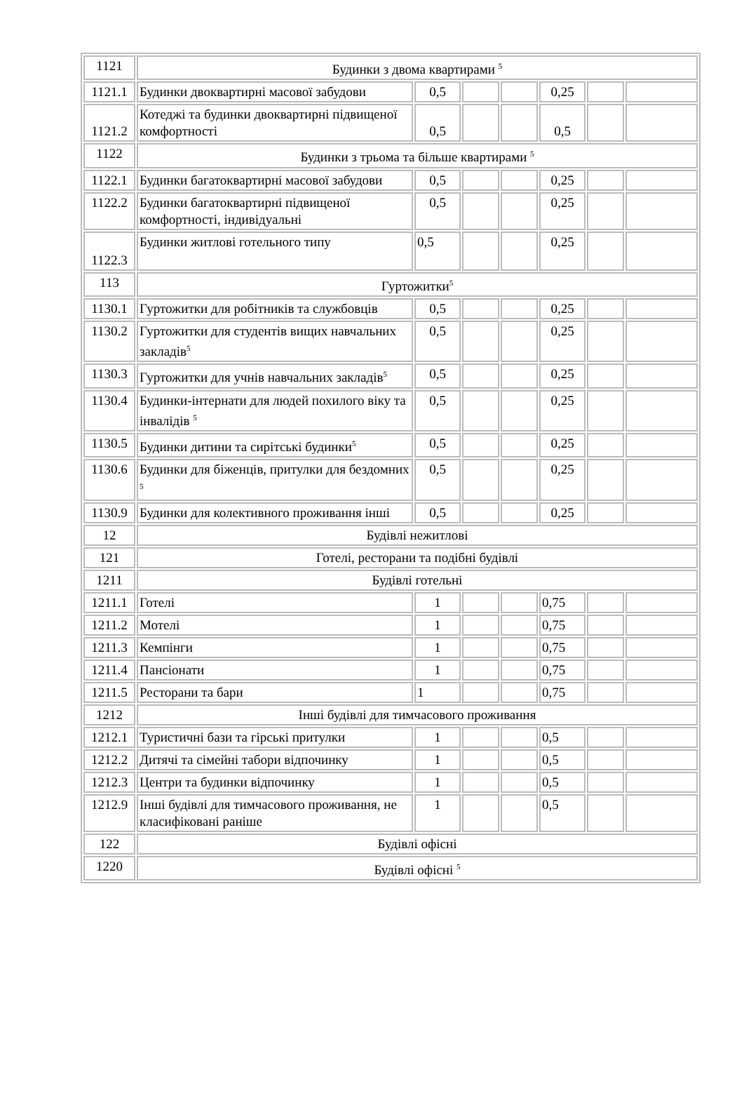| 1121 | Будинки з двома квартирами <sup>5</sup> | | | | | | |
| 1121.1 | Будинки двоквартирні масової забудови | 0,5 | | | 0,25 | | |
| 1121.2 | Котеджі та будинки двоквартирні підвищеної комфортності | 0,5 | | | 0,5 | | |
| 1122 | Будинки з трьома та більше квартирами <sup>5</sup> | | | | | | |
| 1122.1 | Будинки багатоквартирні масової забудови | 0,5 | | | 0,25 | | |
| 1122.2 | Будинки багатоквартирні підвищеної комфортності, індивідуальні | 0,5 | | | 0,25 | | |
| 1122.3 | Будинки житлові готельного типу | 0,5 | | | 0,25 | | |
| 113 | Гуртожитки<sup>5</sup> | | | | | | |
| 1130.1 | Гуртожитки для робітників та службовців | 0,5 | | | 0,25 | | |
| 1130.2 | Гуртожитки для студентів вищих навчальних закладів<sup>5</sup> | 0,5 | | | 0,25 | | |
| 1130.3 | Гуртожитки для учнів навчальних закладів<sup>5</sup> | 0,5 | | | 0,25 | | |
| 1130.4 | Будинки-інтернати для людей похилого віку та інвалідів <sup>5</sup> | 0,5 | | | 0,25 | | |
| 1130.5 | Будинки дитини та сирітські будинки<sup>5</sup> | 0,5 | | | 0,25 | | |
| 1130.6 | Будинки для біженців, притулки для бездомних <sup>5</sup> | 0,5 | | | 0,25 | | |
| 1130.9 | Будинки для колективного проживання інші | 0,5 | | | 0,25 | | |
| 12 | Будівлі нежитлові | | | | | | |
| 121 | Готелі, ресторани та подібні будівлі | | | | | | |
| 1211 | Будівлі готельні | | | | | | |
| 1211.1 | Готелі | 1 | | | 0,75 | | |
| 1211.2 | Мотелі | 1 | | | 0,75 | | |
| 1211.3 | Кемпінги | 1 | | | 0,75 | | |
| 1211.4 | Пансіонати | 1 | | | 0,75 | | |
| 1211.5 | Ресторани та бари | 1 | | | 0,75 | | |
| 1212 | Інші будівлі для тимчасового проживання | | | | | | |
| 1212.1 | Туристичні бази та гірські притулки | 1 | | | 0,5 | | |
| 1212.2 | Дитячі та сімейні табори відпочинку | 1 | | | 0,5 | | |
| 1212.3 | Центри та будинки відпочинку | 1 | | | 0,5 | | |
| 1212.9 | Інші будівлі для тимчасового проживання, не класифіковані раніше | 1 | | | 0,5 | | |
| 122 | Будівлі офісні | | | | | | |
| 1220 | Будівлі офісні <sup>5</sup> | | | | | | |